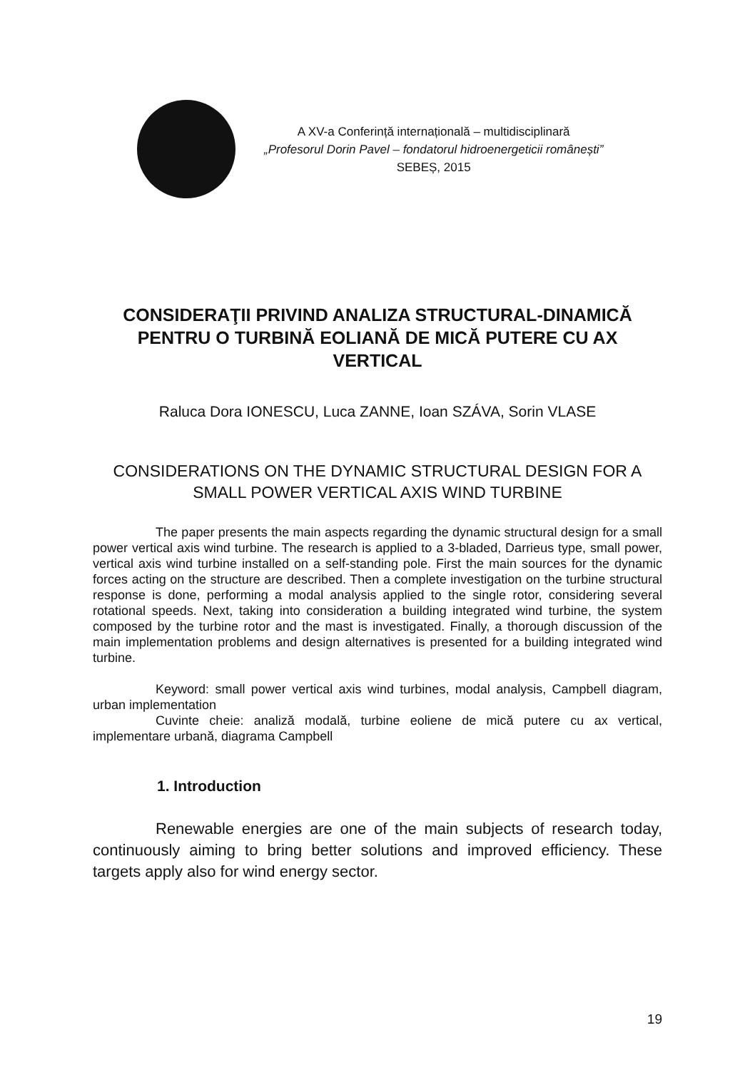A XV-a Conferință internațională – multidisciplinară
„Profesorul Dorin Pavel – fondatorul hidroenergeticii românești”
SEBEȘ, 2015
CONSIDERAŢII PRIVIND ANALIZA STRUCTURAL-DINAMICĂ PENTRU O TURBINĂ EOLIANĂ DE MICĂ PUTERE CU AX VERTICAL
Raluca Dora IONESCU, Luca ZANNE, Ioan SZÁVA, Sorin VLASE
CONSIDERATIONS ON THE DYNAMIC STRUCTURAL DESIGN FOR A SMALL POWER VERTICAL AXIS WIND TURBINE
The paper presents the main aspects regarding the dynamic structural design for a small power vertical axis wind turbine. The research is applied to a 3-bladed, Darrieus type, small power, vertical axis wind turbine installed on a self-standing pole. First the main sources for the dynamic forces acting on the structure are described. Then a complete investigation on the turbine structural response is done, performing a modal analysis applied to the single rotor, considering several rotational speeds. Next, taking into consideration a building integrated wind turbine, the system composed by the turbine rotor and the mast is investigated. Finally, a thorough discussion of the main implementation problems and design alternatives is presented for a building integrated wind turbine.
Keyword: small power vertical axis wind turbines, modal analysis, Campbell diagram, urban implementation
Cuvinte cheie: analiză modală, turbine eoliene de mică putere cu ax vertical, implementare urbană, diagrama Campbell
1. Introduction
Renewable energies are one of the main subjects of research today, continuously aiming to bring better solutions and improved efficiency. These targets apply also for wind energy sector.
19